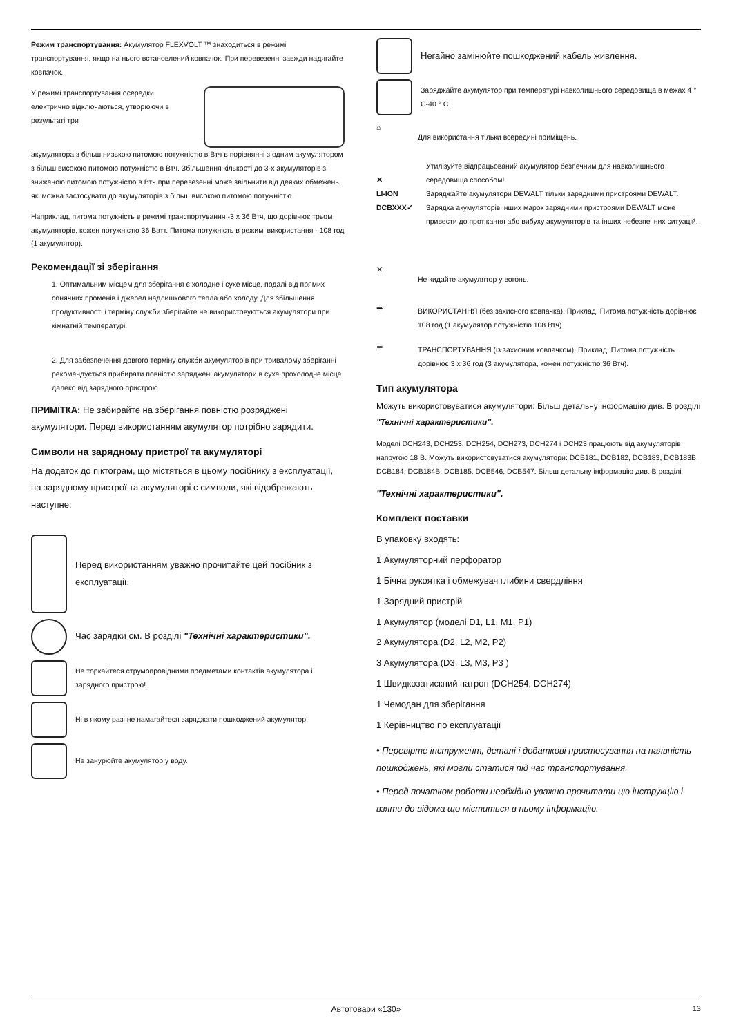Режим транспортування: Акумулятор FLEXVOLT ™ знаходиться в режимі транспортування, якщо на нього встановлений ковпачок. При перевезенні завжди надягайте ковпачок.
У режимі транспортування осередки електрично відключаються, утворюючи в результаті три
акумулятора з більш низькою питомою потужністю в Втч в порівнянні з одним акумулятором з більш високою питомою потужністю в Втч. Збільшення кількості до 3-х акумуляторів зі зниженою питомою потужністю в Втч при перевезенні може звільнити від деяких обмежень, які можна застосувати до акумуляторів з більш високою питомою потужністю.
Наприклад, питома потужність в режимі транспортування -3 x 36 Втч, що дорівнює трьом акумуляторів, кожен потужністю 36 Ватт. Питома потужність в режимі використання - 108 год (1 акумулятор).
Рекомендації зі зберігання
1. Оптимальним місцем для зберігання є холодне і сухе місце, подалі від прямих сонячних променів і джерел надлишкового тепла або холоду. Для збільшення продуктивності і терміну служби зберігайте не використовуються акумулятори при кімнатній температурі.
2. Для забезпечення довгого терміну служби акумуляторів при тривалому зберіганні рекомендується прибирати повністю заряджені акумулятори в сухе прохолодне місце далеко від зарядного пристрою.
ПРИМІТКА: Не забирайте на зберігання повністю розряджені акумулятори. Перед використанням акумулятор потрібно зарядити.
Символи на зарядному пристрої та акумуляторі
На додаток до піктограм, що містяться в цьому посібнику з експлуатації, на зарядному пристрої та акумуляторі є символи, які відображають наступне:
Перед використанням уважно прочитайте цей посібник з експлуатації.
Час зарядки см. В розділі "Технічні характеристики".
Не торкайтеся струмопровідними предметами контактів акумулятора і зарядного пристрою!
Ні в якому разі не намагайтеся заряджати пошкоджений акумулятор!
Не занурюйте акумулятор у воду.
Негайно замінюйте пошкоджений кабель живлення.
Заряджайте акумулятор при температурі навколишнього середовища в межах 4 ° C-40 ° C.
⌂
Для використання тільки всередині приміщень.
✕
LI-ION
DCBXXX✓
Утилізуйте відпрацьований акумулятор безпечним для навколишнього середовища способом!
Заряджайте акумулятори DEWALT тільки зарядними пристроями DEWALT. Зарядка акумуляторів інших марок зарядними пристроями DEWALT може привести до протікання або вибуху акумуляторів та інших небезпечних ситуацій.
✕
Не кидайте акумулятор у вогонь.
➡
ВИКОРИСТАННЯ (без захисного ковпачка). Приклад: Питома потужність дорівнює 108 год (1 акумулятор потужністю 108 Втч).
⬅
ТРАНСПОРТУВАННЯ (із захисним ковпачком). Приклад: Питома потужність дорівнює 3 x 36 год (3 акумулятора, кожен потужністю 36 Втч).
Тип акумулятора
Можуть використовуватися акумулятори: Більш детальну інформацію див. В розділі "Технічні характеристики".
Моделі DCH243, DCH253, DCH254, DCH273, DCH274 і DCH23 працюють від акумуляторів напругою 18 В. Можуть використовуватися акумулятори: DCB181, DCB182, DCB183, DCB183B, DCB184, DCB184B, DCB185, DCB546, DCB547. Більш детальну інформацію див. В розділі
"Технічні характеристики".
Комплект поставки
В упаковку входять:
1 Акумуляторний перфоратор
1 Бічна рукоятка і обмежувач глибини свердління
1 Зарядний пристрій
1 Акумулятор (моделі D1, L1, M1, P1)
2 Акумулятора (D2, L2, M2, P2)
3 Акумулятора (D3, L3, M3, P3 )
1 Швидкозатискний патрон (DCH254, DCH274)
1 Чемодан для зберігання
1 Керівництво по експлуатації
• Перевірте інструмент, деталі і додаткові пристосування на наявність пошкоджень, які могли статися під час транспортування.
• Перед початком роботи необхідно уважно прочитати цю інструкцію і взяти до відома що міститься в ньому інформацію.
Автотовари «130» 13